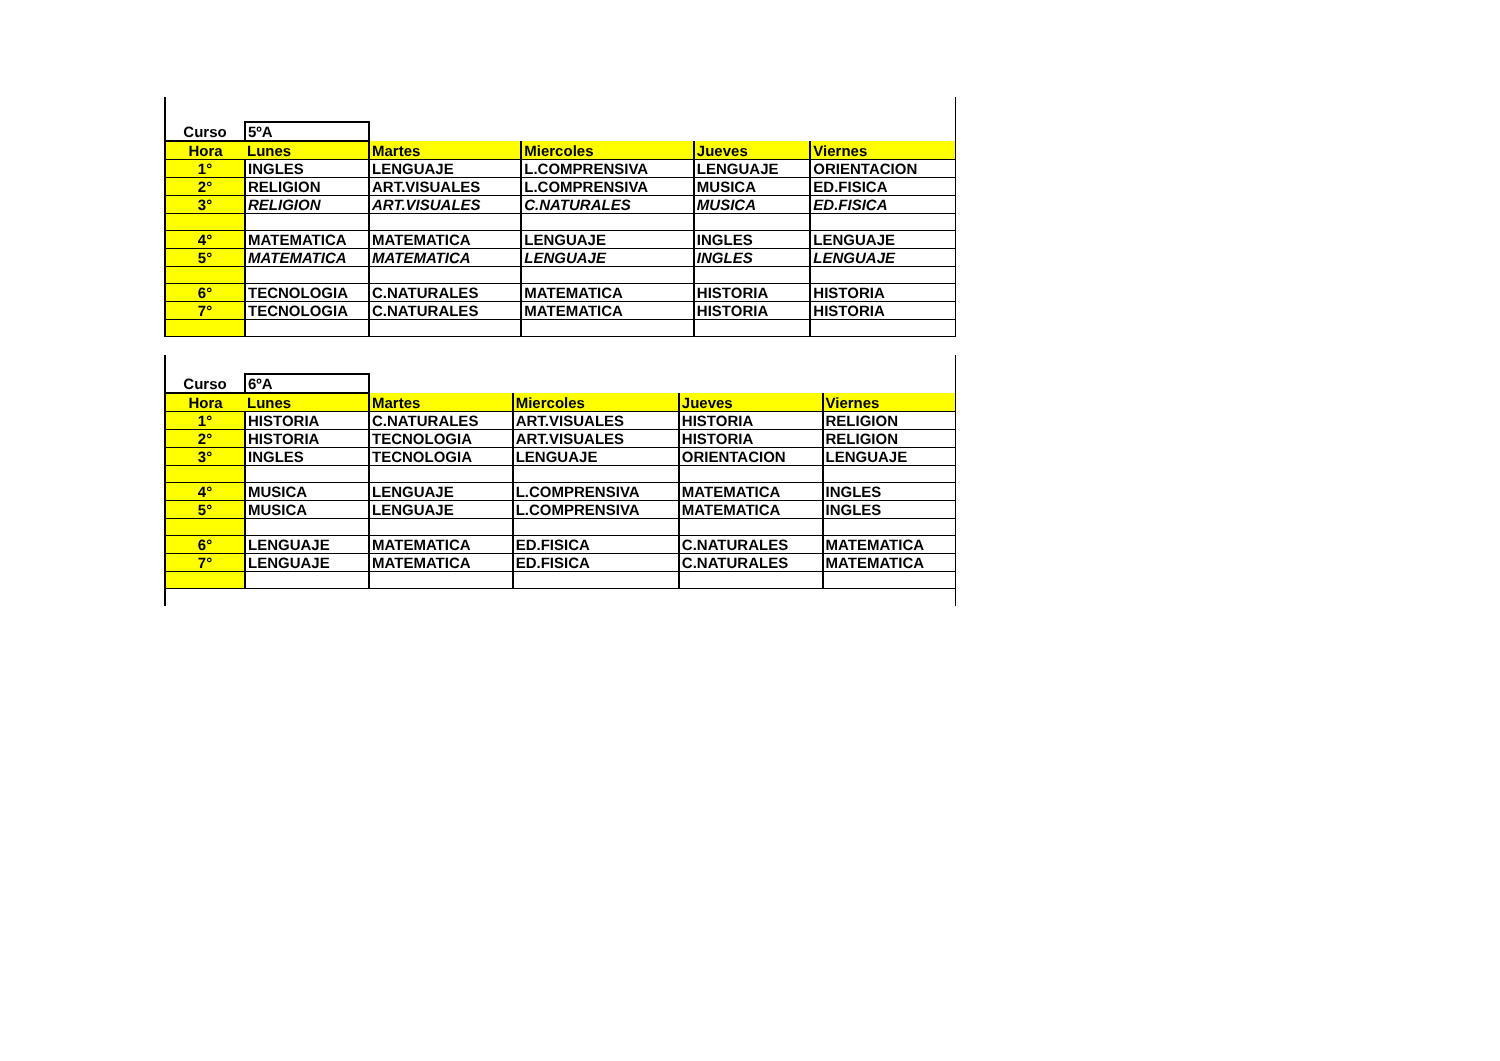| Curso | 5ºA | | | | |
| Hora | Lunes | Martes | Miercoles | Jueves | Viernes |
| 1° | INGLES | LENGUAJE | L.COMPRENSIVA | LENGUAJE | ORIENTACION |
| 2° | RELIGION | ART.VISUALES | L.COMPRENSIVA | MUSICA | ED.FISICA |
| 3° | RELIGION | ART.VISUALES | C.NATURALES | MUSICA | ED.FISICA |
| 4° | MATEMATICA | MATEMATICA | LENGUAJE | INGLES | LENGUAJE |
| 5° | MATEMATICA | MATEMATICA | LENGUAJE | INGLES | LENGUAJE |
| 6° | TECNOLOGIA | C.NATURALES | MATEMATICA | HISTORIA | HISTORIA |
| 7° | TECNOLOGIA | C.NATURALES | MATEMATICA | HISTORIA | HISTORIA |
| Curso | 6ºA | | | | |
| Hora | Lunes | Martes | Miercoles | Jueves | Viernes |
| 1° | HISTORIA | C.NATURALES | ART.VISUALES | HISTORIA | RELIGION |
| 2° | HISTORIA | TECNOLOGIA | ART.VISUALES | HISTORIA | RELIGION |
| 3° | INGLES | TECNOLOGIA | LENGUAJE | ORIENTACION | LENGUAJE |
| 4° | MUSICA | LENGUAJE | L.COMPRENSIVA | MATEMATICA | INGLES |
| 5° | MUSICA | LENGUAJE | L.COMPRENSIVA | MATEMATICA | INGLES |
| 6° | LENGUAJE | MATEMATICA | ED.FISICA | C.NATURALES | MATEMATICA |
| 7° | LENGUAJE | MATEMATICA | ED.FISICA | C.NATURALES | MATEMATICA |